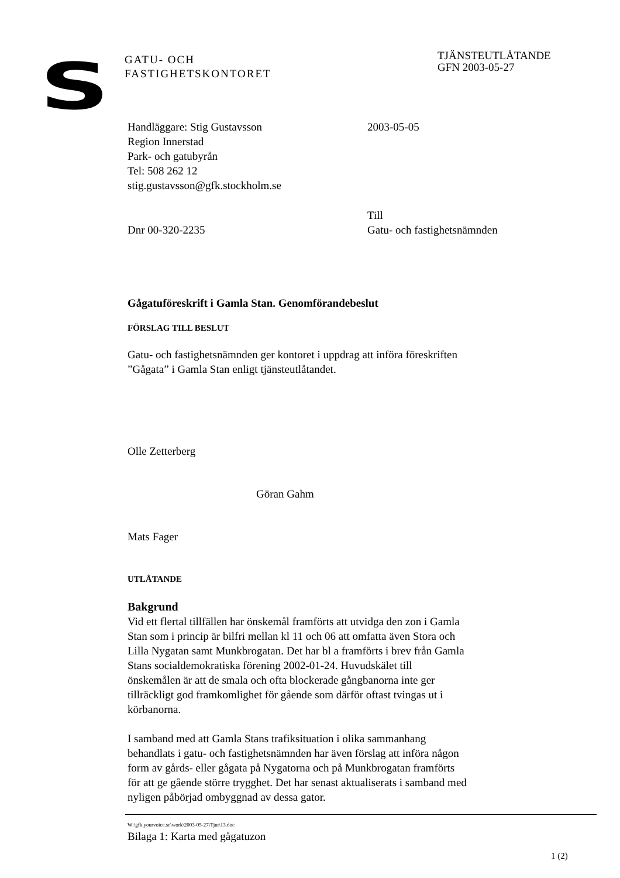S
GATU- OCH
FASTIGHETSKONTORET
TJÄNSTEUTLÅTANDE
GFN 2003-05-27
Handläggare: Stig Gustavsson
Region Innerstad
Park- och gatubyrån
Tel: 508 262 12
stig.gustavsson@gfk.stockholm.se
2003-05-05
Dnr 00-320-2235
Till
Gatu- och fastighetsnämnden
Gågatuföreskrift i Gamla Stan. Genomförandebeslut
FÖRSLAG TILL BESLUT
Gatu- och fastighetsnämnden ger kontoret i uppdrag att införa föreskriften
”Gågata” i Gamla Stan enligt tjänsteutlåtandet.
Olle Zetterberg
Göran Gahm
Mats Fager
UTLÅTANDE
Bakgrund
Vid ett flertal tillfällen har önskemål framförts att utvidga den zon i Gamla
Stan som i princip är bilfri mellan kl 11 och 06 att omfatta även Stora och
Lilla Nygatan samt Munkbrogatan. Det har bl a framförts i brev från Gamla
Stans socialdemokratiska förening 2002-01-24. Huvudskälet till
önskemålen är att de smala och ofta blockerade gångbanorna inte ger
tillräckligt god framkomlighet för gående som därför oftast tvingas ut i
körbanorna.
I samband med att Gamla Stans trafiksituation i olika sammanhang
behandlats i gatu- och fastighetsnämnden har även förslag att införa någon
form av gårds- eller gågata på Nygatorna och på Munkbrogatan framförts
för att ge gående större trygghet. Det har senast aktualiserats i samband med
nyligen påbörjad ombyggnad av dessa gator.
W:\gfk.yourvoice.se\work\2003-05-27\Tjut\13.doc
Bilaga 1: Karta med gågatuzon
1 (2)